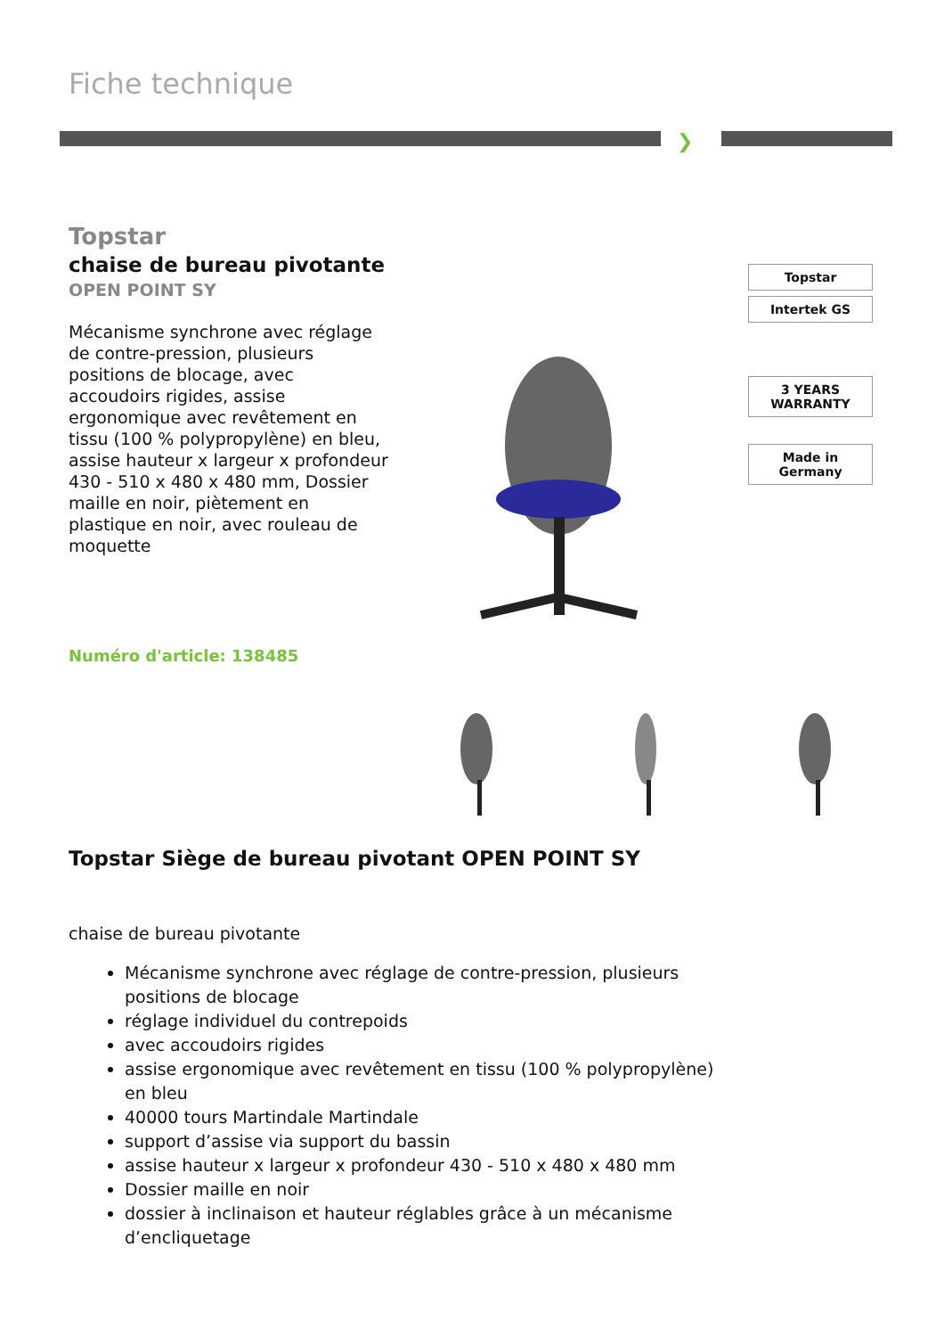Fiche technique
❯
Topstar
chaise de bureau pivotante
OPEN POINT SY
Mécanisme synchrone avec réglage de contre-pression, plusieurs positions de blocage, avec accoudoirs rigides, assise ergonomique avec revêtement en tissu (100 % polypropylène) en bleu, assise hauteur x largeur x profondeur 430 - 510 x 480 x 480 mm, Dossier maille en noir, piètement en plastique en noir, avec rouleau de moquette
Topstar
Intertek GS
3 YEARS WARRANTY
Made in Germany
Numéro d'article: 138485
Topstar Siège de bureau pivotant OPEN POINT SY
chaise de bureau pivotante
Mécanisme synchrone avec réglage de contre-pression, plusieurs positions de blocage
réglage individuel du contrepoids
avec accoudoirs rigides
assise ergonomique avec revêtement en tissu (100 % polypropylène) en bleu
40000 tours Martindale Martindale
support d’assise via support du bassin
assise hauteur x largeur x profondeur 430 - 510 x 480 x 480 mm
Dossier maille en noir
dossier à inclinaison et hauteur réglables grâce à un mécanisme d’encliquetage